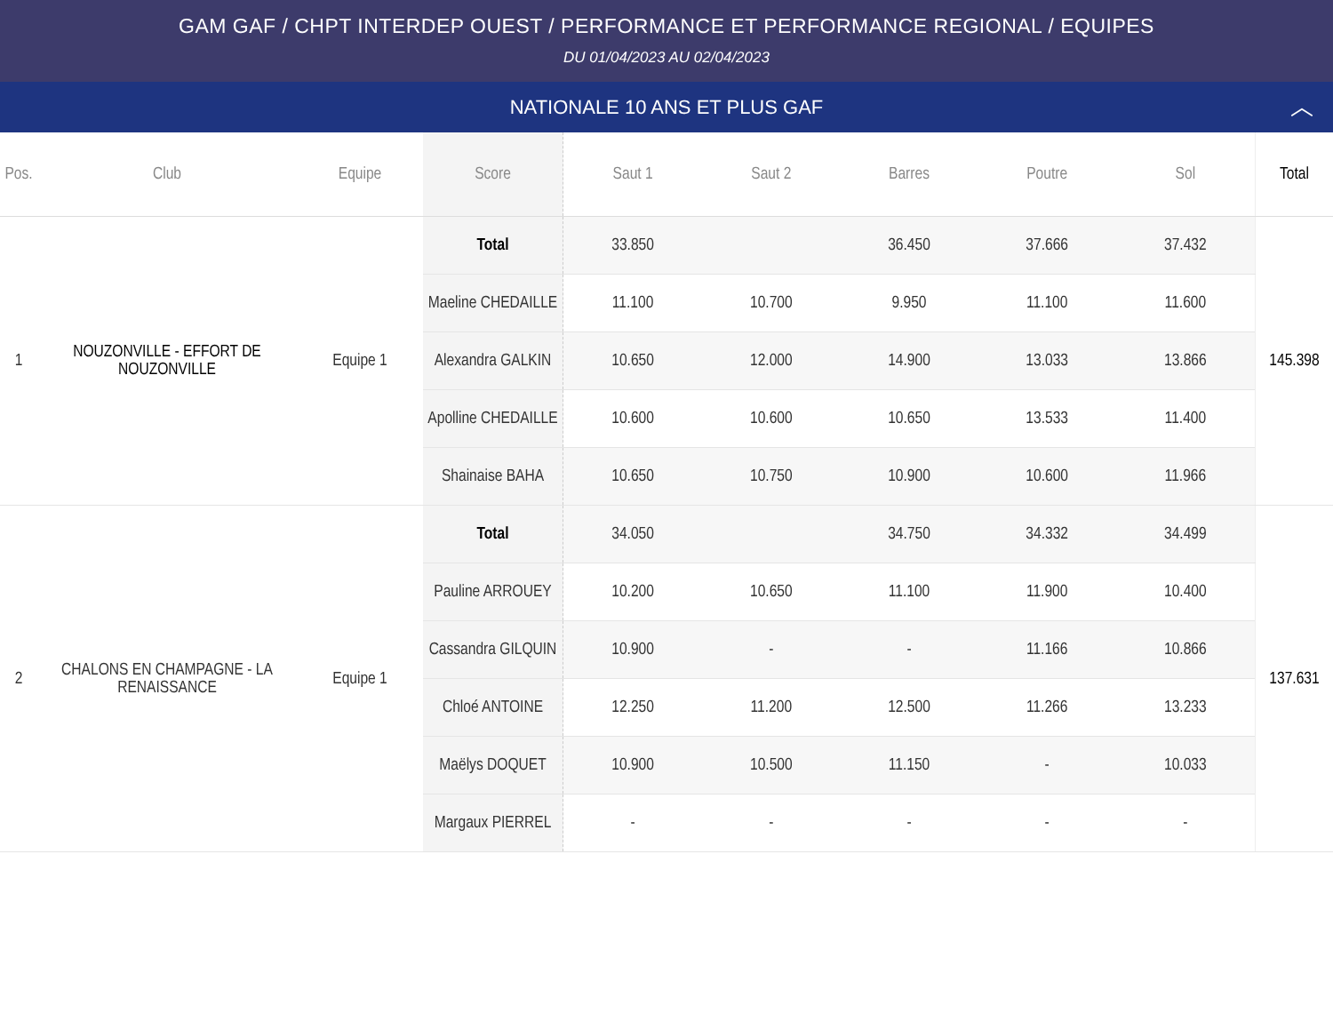GAM GAF / CHPT INTERDEP OUEST / PERFORMANCE ET PERFORMANCE REGIONAL / EQUIPES
DU 01/04/2023 AU 02/04/2023
NATIONALE 10 ANS ET PLUS GAF ︿
| Pos. | Club | Equipe | Score | Saut 1 | Saut 2 | Barres | Poutre | Sol | Total |
| --- | --- | --- | --- | --- | --- | --- | --- | --- | --- |
| 1 | NOUZONVILLE - EFFORT DE NOUZONVILLE | Equipe 1 | Total | 33.850 | | 36.450 | 37.666 | 37.432 | 145.398 |
| | | | Maeline CHEDAILLE | 11.100 | 10.700 | 9.950 | 11.100 | 11.600 | |
| | | | Alexandra GALKIN | 10.650 | 12.000 | 14.900 | 13.033 | 13.866 | |
| | | | Apolline CHEDAILLE | 10.600 | 10.600 | 10.650 | 13.533 | 11.400 | |
| | | | Shainaise BAHA | 10.650 | 10.750 | 10.900 | 10.600 | 11.966 | |
| 2 | CHALONS EN CHAMPAGNE - LA RENAISSANCE | Equipe 1 | Total | 34.050 | | 34.750 | 34.332 | 34.499 | 137.631 |
| | | | Pauline ARROUEY | 10.200 | 10.650 | 11.100 | 11.900 | 10.400 | |
| | | | Cassandra GILQUIN | 10.900 | - | - | 11.166 | 10.866 | |
| | | | Chloé ANTOINE | 12.250 | 11.200 | 12.500 | 11.266 | 13.233 | |
| | | | Maëlys DOQUET | 10.900 | 10.500 | 11.150 | - | 10.033 | |
| | | | Margaux PIERREL | - | - | - | - | - | |